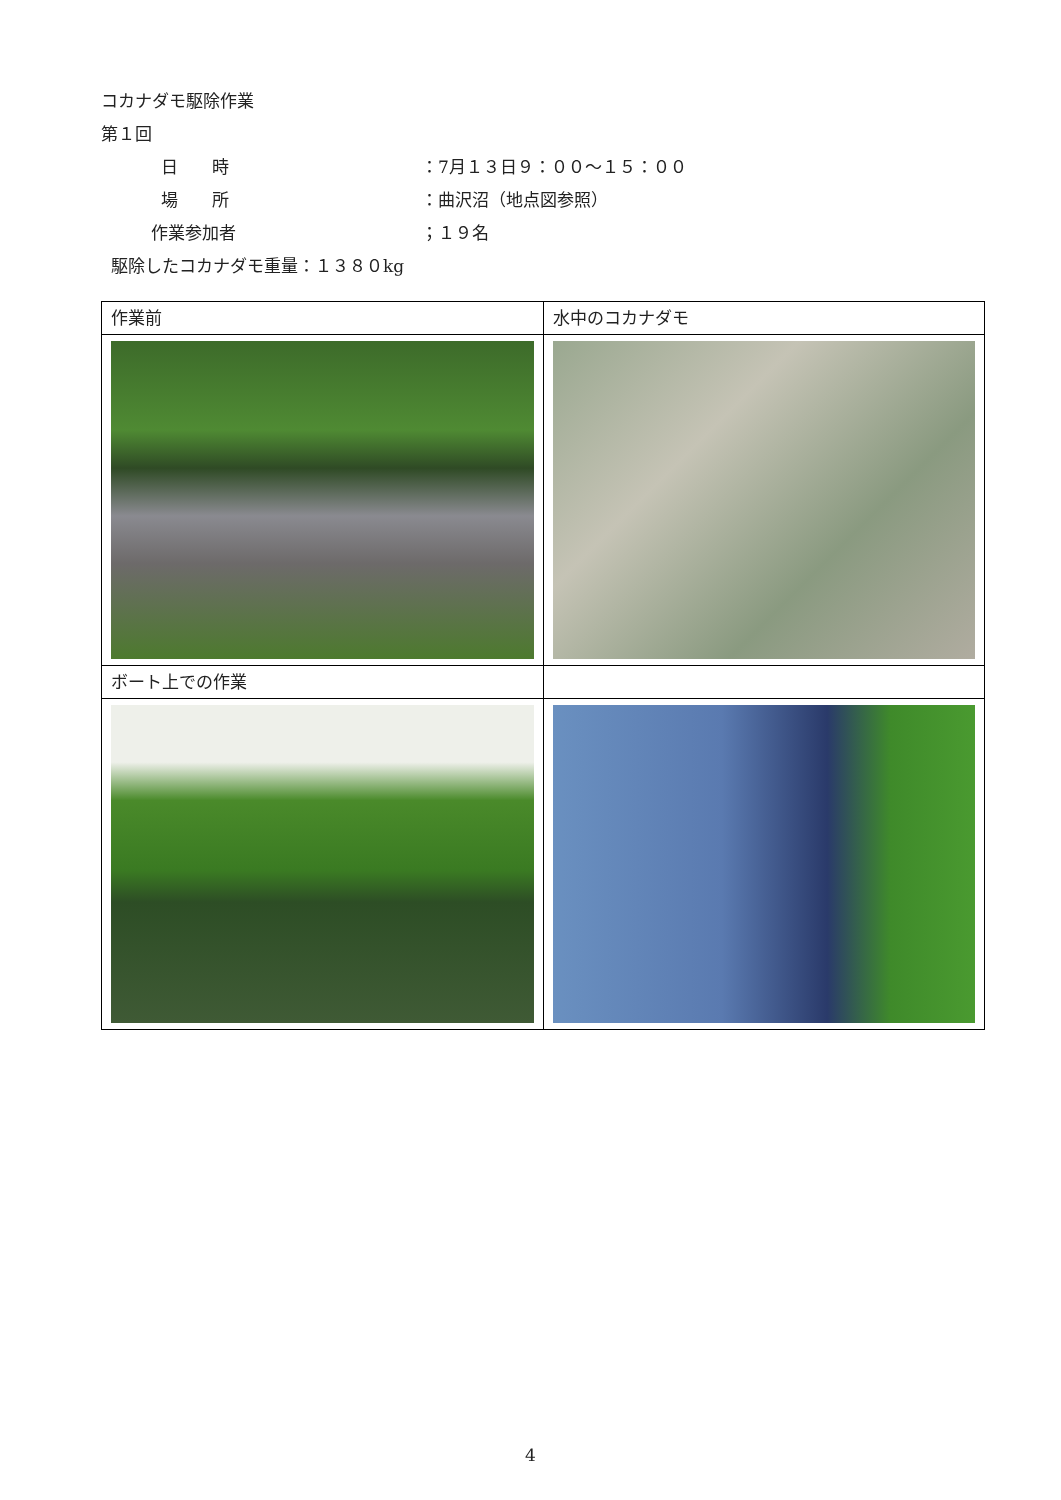コカナダモ駆除作業
第１回
日　　時 ：7月１３日９：００～１５：００
場　　所 ：曲沢沼（地点図参照）
作業参加者 ；１９名
駆除したコカナダモ重量：１３８０kg
| 作業前 | 水中のコカナダモ |
| ボート上での作業 | |
4